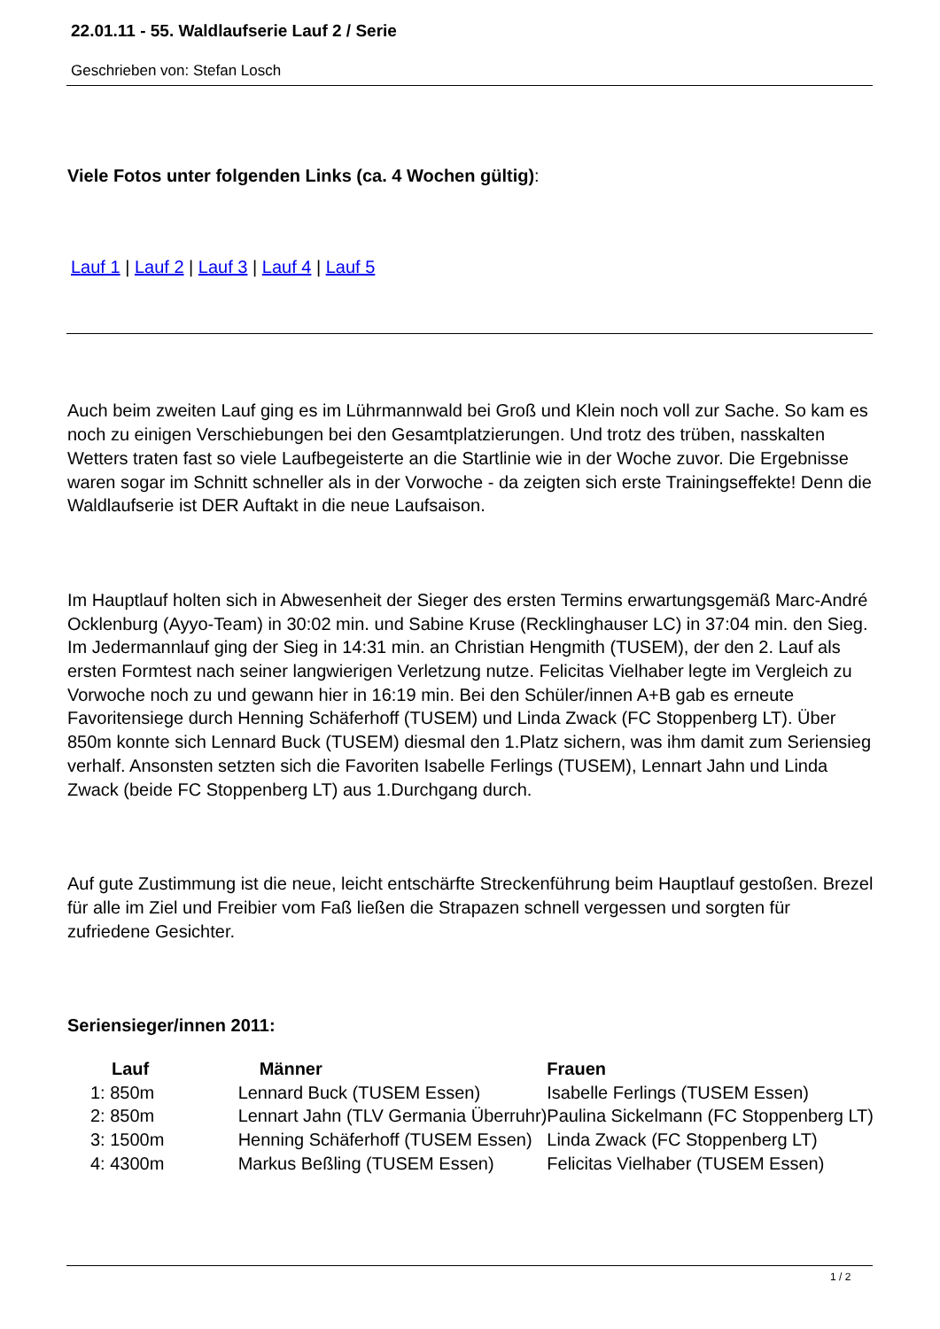22.01.11 - 55. Waldlaufserie Lauf 2 / Serie
Geschrieben von: Stefan Losch
Viele Fotos unter folgenden Links (ca. 4 Wochen gültig):
Lauf 1 | Lauf 2 | Lauf 3 | Lauf 4 | Lauf 5
Auch beim zweiten Lauf ging es im Lührmannwald bei Groß und Klein noch voll zur Sache. So kam es noch zu einigen Verschiebungen bei den Gesamtplatzierungen. Und trotz des trüben, nasskalten Wetters traten fast so viele Laufbegeisterte an die Startlinie wie in der Woche zuvor. Die Ergebnisse waren sogar im Schnitt schneller als in der Vorwoche - da zeigten sich erste Trainingseffekte! Denn die Waldlaufserie ist DER Auftakt in die neue Laufsaison.
Im Hauptlauf holten sich in Abwesenheit der Sieger des ersten Termins erwartungsgemäß Marc-André Ocklenburg (Ayyo-Team) in 30:02 min. und Sabine Kruse (Recklinghauser LC) in 37:04 min. den Sieg. Im Jedermannlauf ging der Sieg in 14:31 min. an Christian Hengmith (TUSEM), der den 2. Lauf als ersten Formtest nach seiner langwierigen Verletzung nutze. Felicitas Vielhaber legte im Vergleich zu Vorwoche noch zu und gewann hier in 16:19 min. Bei den Schüler/innen A+B gab es erneute Favoritensiege durch Henning Schäferhoff (TUSEM) und Linda Zwack (FC Stoppenberg LT). Über 850m konnte sich Lennard Buck (TUSEM) diesmal den 1.Platz sichern, was ihm damit zum Seriensieg verhalf. Ansonsten setzten sich die Favoriten Isabelle Ferlings (TUSEM), Lennart Jahn und Linda Zwack (beide FC Stoppenberg LT) aus 1.Durchgang durch.
Auf gute Zustimmung ist die neue, leicht entschärfte Streckenführung beim Hauptlauf gestoßen. Brezel für alle im Ziel und Freibier vom Faß ließen die Strapazen schnell vergessen und sorgten für zufriedene Gesichter.
Seriensieger/innen 2011:
| Lauf | Männer | Frauen |
| --- | --- | --- |
| 1: 850m | Lennard Buck (TUSEM Essen) | Isabelle Ferlings (TUSEM Essen) |
| 2: 850m | Lennart Jahn (TLV Germania Überruhr) | Paulina Sickelmann (FC Stoppenberg LT) |
| 3: 1500m | Henning Schäferhoff (TUSEM Essen) | Linda Zwack (FC Stoppenberg LT) |
| 4: 4300m | Markus Beßling (TUSEM Essen) | Felicitas Vielhaber (TUSEM Essen) |
1 / 2